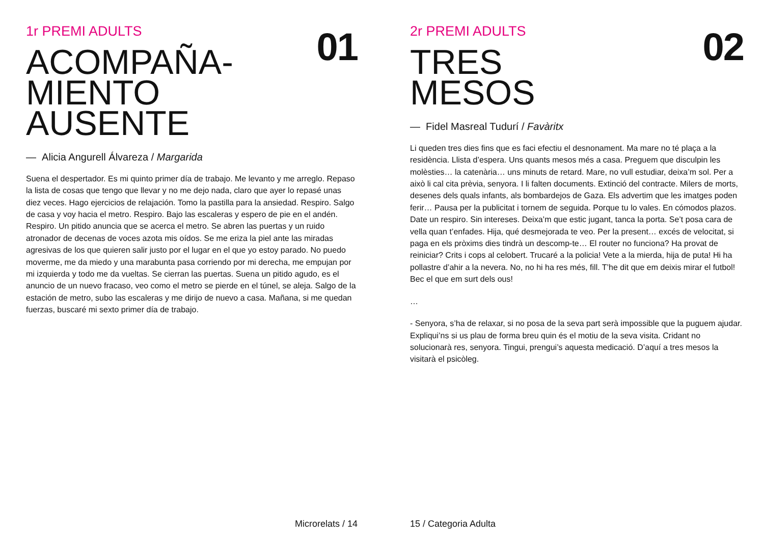1r PREMI ADULTS
01
ACOMPAÑA-
MIENTO
AUSENTE
— Alicia Angurell Álvareza / Margarida
Suena el despertador. Es mi quinto primer día de trabajo. Me levanto y me arreglo. Repaso la lista de cosas que tengo que llevar y no me dejo nada, claro que ayer lo repasé unas diez veces. Hago ejercicios de relajación. Tomo la pastilla para la ansiedad. Respiro. Salgo de casa y voy hacia el metro. Respiro. Bajo las escaleras y espero de pie en el andén. Respiro. Un pitido anuncia que se acerca el metro. Se abren las puertas y un ruido atronador de decenas de voces azota mis oídos. Se me eriza la piel ante las miradas agresivas de los que quieren salir justo por el lugar en el que yo estoy parado. No puedo moverme, me da miedo y una marabunta pasa corriendo por mi derecha, me empujan por mi izquierda y todo me da vueltas. Se cierran las puertas. Suena un pitido agudo, es el anuncio de un nuevo fracaso, veo como el metro se pierde en el túnel, se aleja. Salgo de la estación de metro, subo las escaleras y me dirijo de nuevo a casa. Mañana, si me quedan fuerzas, buscaré mi sexto primer día de trabajo.
Microrelats / 14
2r PREMI ADULTS
02
TRES
MESOS
— Fidel Masreal Tudurí / Favàritx
Li queden tres dies fins que es faci efectiu el desnonament. Ma mare no té plaça a la residència. Llista d’espera. Uns quants mesos més a casa. Preguem que disculpin les molèsties… la catenària… uns minuts de retard. Mare, no vull estudiar, deixa’m sol. Per a això li cal cita prèvia, senyora. I li falten documents. Extinció del contracte. Milers de morts, desenes dels quals infants, als bombardejos de Gaza. Els advertim que les imatges poden ferir… Pausa per la publicitat i tornem de seguida. Porque tu lo vales. En cómodos plazos. Date un respiro. Sin intereses. Deixa’m que estic jugant, tanca la porta. Se’t posa cara de vella quan t’enfades. Hija, qué desmejorada te veo. Per la present… excés de velocitat, si paga en els pròxims dies tindrà un descomp-te… El router no funciona? Ha provat de reiniciar? Crits i cops al celobert. Trucaré a la policia! Vete a la mierda, hija de puta! Hi ha pollastre d’ahir a la nevera. No, no hi ha res més, fill. T’he dit que em deixis mirar el futbol! Bec el que em surt dels ous!
…
- Senyora, s’ha de relaxar, si no posa de la seva part serà impossible que la puguem ajudar. Expliqui’ns si us plau de forma breu quin és el motiu de la seva visita. Cridant no solucionarà res, senyora. Tingui, prengui’s aquesta medicació. D’aquí a tres mesos la visitarà el psicòleg.
15 / Categoria Adulta